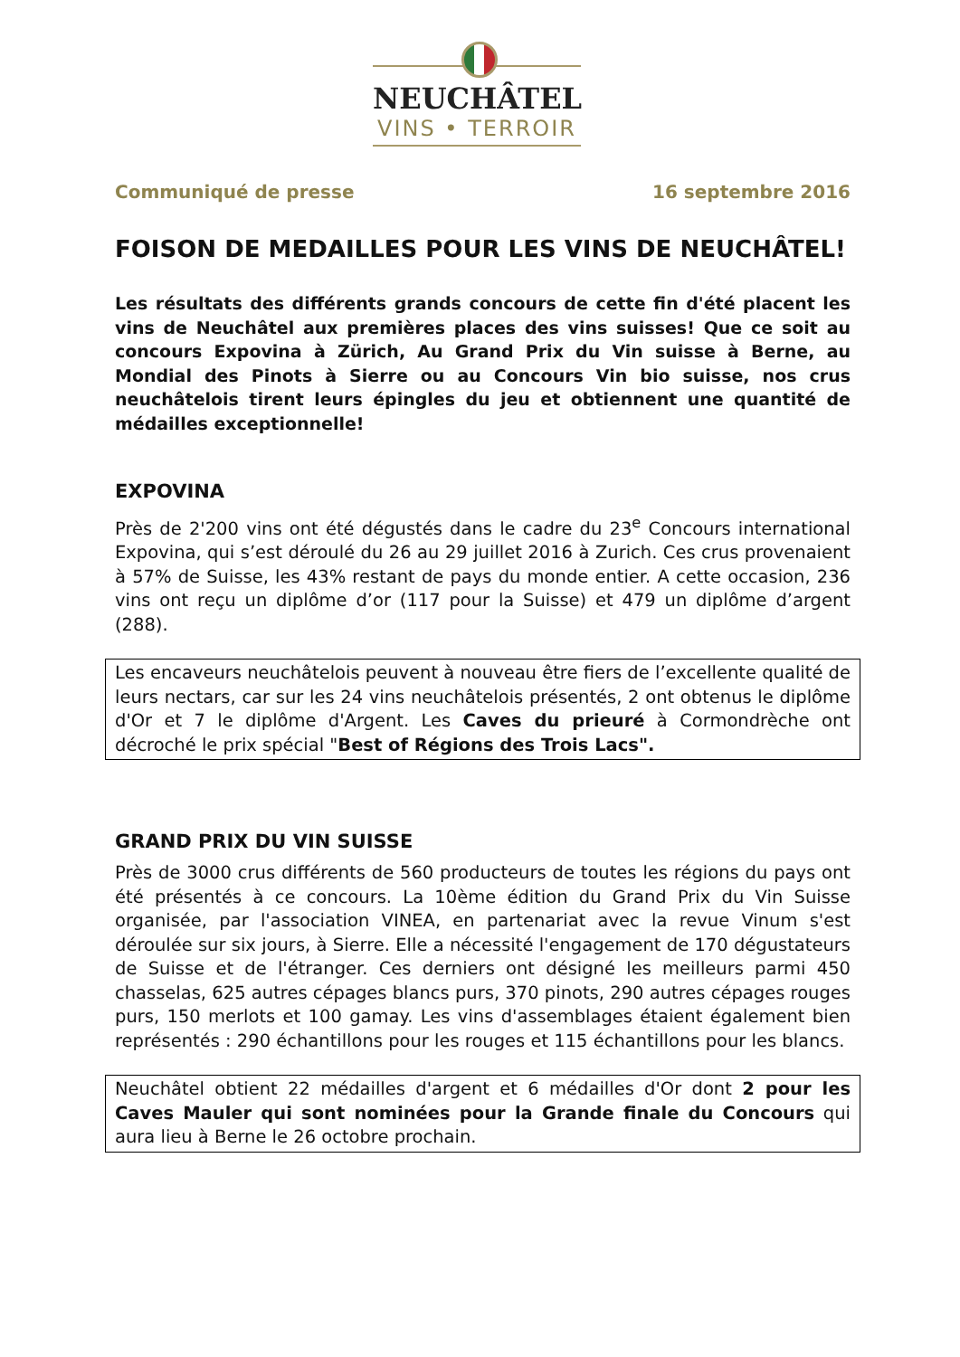NEUCHÂTEL
VINS • TERROIR
Communiqué de presse 16 septembre 2016
FOISON DE MEDAILLES POUR LES VINS DE NEUCHÂTEL!
Les résultats des différents grands concours de cette fin d'été placent les vins de Neuchâtel aux premières places des vins suisses! Que ce soit au concours Expovina à Zürich, Au Grand Prix du Vin suisse à Berne, au Mondial des Pinots à Sierre ou au Concours Vin bio suisse, nos crus neuchâtelois tirent leurs épingles du jeu et obtiennent une quantité de médailles exceptionnelle!
EXPOVINA
Près de 2'200 vins ont été dégustés dans le cadre du 23<sup>e</sup> Concours international Expovina, qui s’est déroulé du 26 au 29 juillet 2016 à Zurich. Ces crus provenaient à 57% de Suisse, les 43% restant de pays du monde entier. A cette occasion, 236 vins ont reçu un diplôme d’or (117 pour la Suisse) et 479 un diplôme d’argent (288).
Les encaveurs neuchâtelois peuvent à nouveau être fiers de l’excellente qualité de leurs nectars, car sur les 24 vins neuchâtelois présentés, 2 ont obtenus le diplôme d'Or et 7 le diplôme d'Argent. Les Caves du prieuré à Cormondrèche ont décroché le prix spécial "Best of Régions des Trois Lacs".
GRAND PRIX DU VIN SUISSE
Près de 3000 crus différents de 560 producteurs de toutes les régions du pays ont été présentés à ce concours. La 10ème édition du Grand Prix du Vin Suisse organisée, par l'association VINEA, en partenariat avec la revue Vinum s'est déroulée sur six jours, à Sierre. Elle a nécessité l'engagement de 170 dégustateurs de Suisse et de l'étranger. Ces derniers ont désigné les meilleurs parmi 450 chasselas, 625 autres cépages blancs purs, 370 pinots, 290 autres cépages rouges purs, 150 merlots et 100 gamay. Les vins d'assemblages étaient également bien représentés : 290 échantillons pour les rouges et 115 échantillons pour les blancs.
Neuchâtel obtient 22 médailles d'argent et 6 médailles d'Or dont 2 pour les Caves Mauler qui sont nominées pour la Grande finale du Concours qui aura lieu à Berne le 26 octobre prochain.